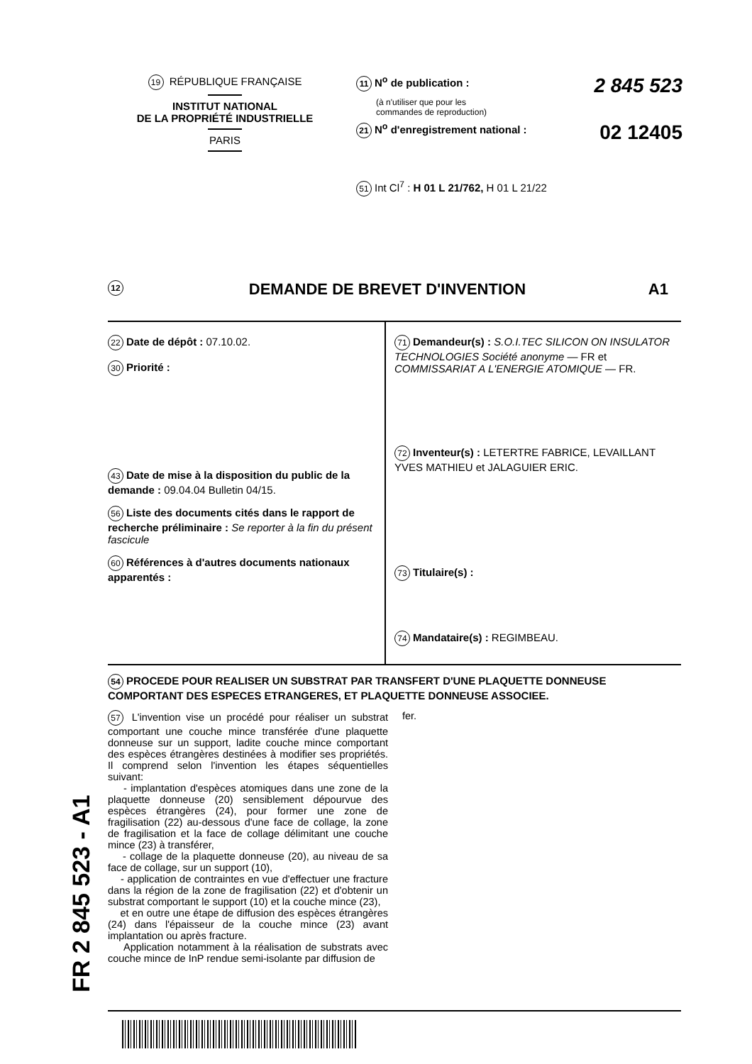19 RÉPUBLIQUE FRANÇAISE
INSTITUT NATIONAL
DE LA PROPRIÉTÉ INDUSTRIELLE
PARIS
11 N<sup>o</sup> de publication : 2 845 523
(à n'utiliser que pour les
commandes de reproduction)
21 N<sup>o</sup> d'enregistrement national : 02 12405
51 Int Cl<sup>7</sup> : H 01 L 21/762, H 01 L 21/22
12 DEMANDE DE BREVET D'INVENTION A1
22 Date de dépôt : 07.10.02.
30 Priorité :
43 Date de mise à la disposition du public de la demande : 09.04.04 Bulletin 04/15.
56 Liste des documents cités dans le rapport de recherche préliminaire : Se reporter à la fin du présent fascicule
60 Références à d'autres documents nationaux apparentés :
71 Demandeur(s) : S.O.I.TEC SILICON ON INSULATOR TECHNOLOGIES Société anonyme — FR et COMMISSARIAT A L'ENERGIE ATOMIQUE — FR.
72 Inventeur(s) : LETERTRE FABRICE, LEVAILLANT YVES MATHIEU et JALAGUIER ERIC.
73 Titulaire(s) :
74 Mandataire(s) : REGIMBEAU.
54 PROCEDE POUR REALISER UN SUBSTRAT PAR TRANSFERT D'UNE PLAQUETTE DONNEUSE COMPORTANT DES ESPECES ETRANGERES, ET PLAQUETTE DONNEUSE ASSOCIEE.
57 L'invention vise un procédé pour réaliser un substrat comportant une couche mince transférée d'une plaquette donneuse sur un support, ladite couche mince comportant des espèces étrangères destinées à modifier ses propriétés. Il comprend selon l'invention les étapes séquentielles suivant:
- implantation d'espèces atomiques dans une zone de la plaquette donneuse (20) sensiblement dépourvue des espèces étrangères (24), pour former une zone de fragilisation (22) au-dessous d'une face de collage, la zone de fragilisation et la face de collage délimitant une couche mince (23) à transférer,
- collage de la plaquette donneuse (20), au niveau de sa face de collage, sur un support (10),
- application de contraintes en vue d'effectuer une fracture dans la région de la zone de fragilisation (22) et d'obtenir un substrat comportant le support (10) et la couche mince (23),
et en outre une étape de diffusion des espèces étrangères (24) dans l'épaisseur de la couche mince (23) avant implantation ou après fracture.
Application notamment à la réalisation de substrats avec couche mince de InP rendue semi-isolante par diffusion de
fer.
FR 2 845 523 - A1